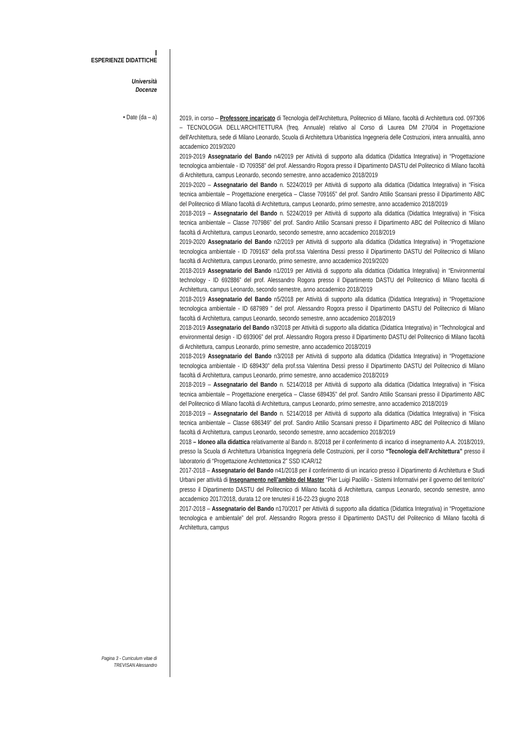I
ESPERIENZE DIDATTICHE
Università
Docenze
• Date (da – a)
2019, in corso – Professore incaricato di Tecnologia dell'Architettura, Politecnico di Milano, facoltà di Architettura cod. 097306 – TECNOLOGIA DELL'ARCHITETTURA (freq. Annuale) relativo al Corso di Laurea DM 270/04 in Progettazione dell'Architettura, sede di Milano Leonardo, Scuola di Architettura Urbanistica Ingegneria delle Costruzioni, intera annualità, anno accademico 2019/2020
2019-2019 Assegnatario del Bando n4/2019 per Attività di supporto alla didattica (Didattica Integrativa) in “Progettazione tecnologica ambientale - ID 709358” del prof. Alessandro Rogora presso il Dipartimento DASTU del Politecnico di Milano facoltà di Architettura, campus Leonardo, secondo semestre, anno accademico 2018/2019
2019-2020 – Assegnatario del Bando n. 5224/2019 per Attività di supporto alla didattica (Didattica Integrativa) in “Fisica tecnica ambientale – Progettazione energetica – Classe 709165” del prof. Sandro Attilio Scansani presso il Dipartimento ABC del Politecnico di Milano facoltà di Architettura, campus Leonardo, primo semestre, anno accademico 2018/2019
2018-2019 – Assegnatario del Bando n. 5224/2019 per Attività di supporto alla didattica (Didattica Integrativa) in “Fisica tecnica ambientale – Classe 707986” del prof. Sandro Attilio Scansani presso il Dipartimento ABC del Politecnico di Milano facoltà di Architettura, campus Leonardo, secondo semestre, anno accademico 2018/2019
2019-2020 Assegnatario del Bando n2/2019 per Attività di supporto alla didattica (Didattica Integrativa) in “Progettazione tecnologica ambientale - ID 709163” della prof.ssa Valentina Dessì presso il Dipartimento DASTU del Politecnico di Milano facoltà di Architettura, campus Leonardo, primo semestre, anno accademico 2019/2020
2018-2019 Assegnatario del Bando n1/2019 per Attività di supporto alla didattica (Didattica Integrativa) in “Environmental technology - ID 692886” del prof. Alessandro Rogora presso il Dipartimento DASTU del Politecnico di Milano facoltà di Architettura, campus Leonardo, secondo semestre, anno accademico 2018/2019
2018-2019 Assegnatario del Bando n5/2018 per Attività di supporto alla didattica (Didattica Integrativa) in “Progettazione tecnologica ambientale - ID 687989 ” del prof. Alessandro Rogora presso il Dipartimento DASTU del Politecnico di Milano facoltà di Architettura, campus Leonardo, secondo semestre, anno accademico 2018/2019
2018-2019 Assegnatario del Bando n3/2018 per Attività di supporto alla didattica (Didattica Integrativa) in “Technological and environmental design - ID 693906” del prof. Alessandro Rogora presso il Dipartimento DASTU del Politecnico di Milano facoltà di Architettura, campus Leonardo, primo semestre, anno accademico 2018/2019
2018-2019 Assegnatario del Bando n3/2018 per Attività di supporto alla didattica (Didattica Integrativa) in “Progettazione tecnologica ambientale - ID 689430” della prof.ssa Valentina Dessì presso il Dipartimento DASTU del Politecnico di Milano facoltà di Architettura, campus Leonardo, primo semestre, anno accademico 2018/2019
2018-2019 – Assegnatario del Bando n. 5214/2018 per Attività di supporto alla didattica (Didattica Integrativa) in “Fisica tecnica ambientale – Progettazione energetica – Classe 689435” del prof. Sandro Attilio Scansani presso il Dipartimento ABC del Politecnico di Milano facoltà di Architettura, campus Leonardo, primo semestre, anno accademico 2018/2019
2018-2019 – Assegnatario del Bando n. 5214/2018 per Attività di supporto alla didattica (Didattica Integrativa) in “Fisica tecnica ambientale – Classe 686349” del prof. Sandro Attilio Scansani presso il Dipartimento ABC del Politecnico di Milano facoltà di Architettura, campus Leonardo, secondo semestre, anno accademico 2018/2019
2018 – Idoneo alla didattica relativamente al Bando n. 8/2018 per il conferimento di incarico di insegnamento A.A. 2018/2019, presso la Scuola di Architettura Urbanistica Ingegneria delle Costruzioni, per il corso “Tecnologia dell’Architettura” presso il laboratorio di “Progettazione Architettonica 2” SSD ICAR/12
2017-2018 – Assegnatario del Bando n41/2018 per il conferimento di un incarico presso il Dipartimento di Architettura e Studi Urbani per attività di Insegnamento nell’ambito del Master “Pier Luigi Paolillo - Sistemi Informativi per il governo del territorio” presso il Dipartimento DASTU del Politecnico di Milano facoltà di Architettura, campus Leonardo, secondo semestre, anno accademico 2017/2018, durata 12 ore tenutesi il 16-22-23 giugno 2018
2017-2018 – Assegnatario del Bando n170/2017 per Attività di supporto alla didattica (Didattica Integrativa) in “Progettazione tecnologica e ambientale” del prof. Alessandro Rogora presso il Dipartimento DASTU del Politecnico di Milano facoltà di Architettura, campus
Pagina 3 - Curriculum vitae di
TREVISAN Alessandro